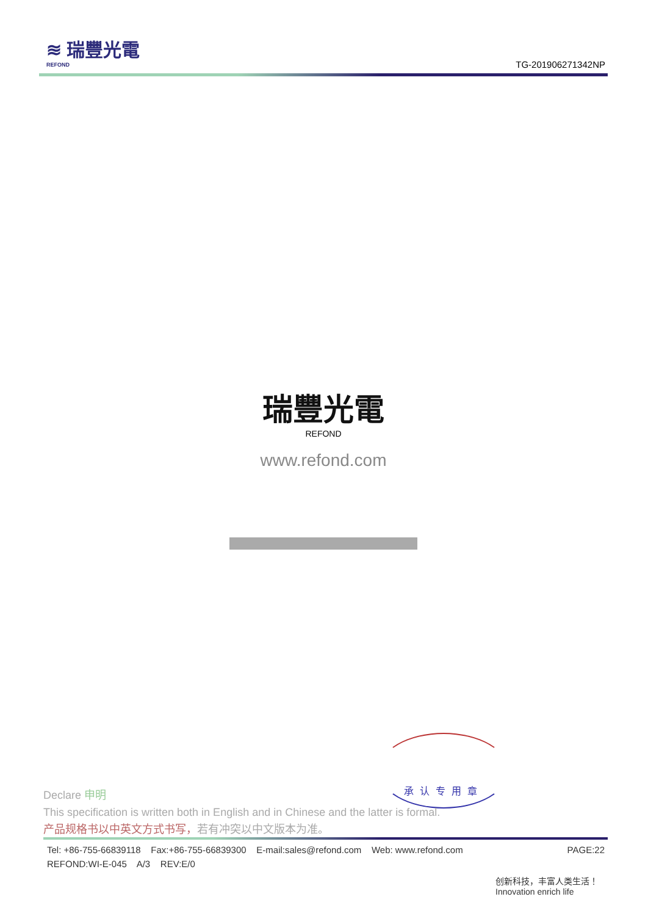≋ 瑞豐光電
REFOND
TG-201906271342NP
瑞豐光電
REFOND
www.refond.com
承认专用章
Declare 申明
This specification is written both in English and in Chinese and the latter is formal.
产品规格书以中英文方式书写，若有冲突以中文版本为准。
Tel: +86-755-66839118 Fax:+86-755-66839300 E-mail:sales@refond.com Web: www.refond.com PAGE:22
REFOND:WI-E-045 A/3 REV:E/0
创新科技，丰富人类生活！
Innovation enrich life